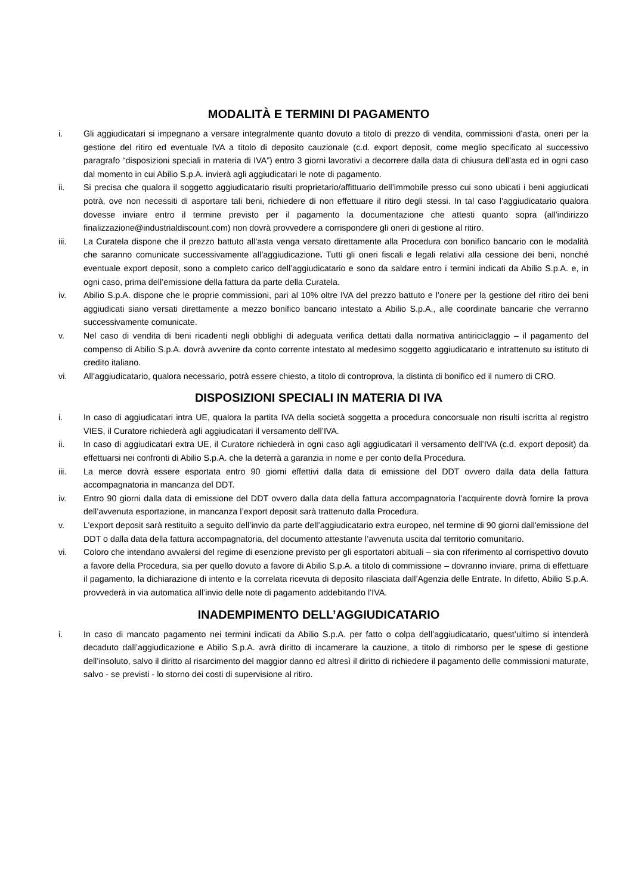MODALITÀ E TERMINI DI PAGAMENTO
i. Gli aggiudicatari si impegnano a versare integralmente quanto dovuto a titolo di prezzo di vendita, commissioni d’asta, oneri per la gestione del ritiro ed eventuale IVA a titolo di deposito cauzionale (c.d. export deposit, come meglio specificato al successivo paragrafo “disposizioni speciali in materia di IVA”) entro 3 giorni lavorativi a decorrere dalla data di chiusura dell’asta ed in ogni caso dal momento in cui Abilio S.p.A. invierà agli aggiudicatari le note di pagamento.
ii. Si precisa che qualora il soggetto aggiudicatario risulti proprietario/affittuario dell’immobile presso cui sono ubicati i beni aggiudicati potrà, ove non necessiti di asportare tali beni, richiedere di non effettuare il ritiro degli stessi. In tal caso l’aggiudicatario qualora dovesse inviare entro il termine previsto per il pagamento la documentazione che attesti quanto sopra (all'indirizzo finalizzazione@industrialdiscount.com) non dovrà provvedere a corrispondere gli oneri di gestione al ritiro.
iii. La Curatela dispone che il prezzo battuto all'asta venga versato direttamente alla Procedura con bonifico bancario con le modalità che saranno comunicate successivamente all’aggiudicazione. Tutti gli oneri fiscali e legali relativi alla cessione dei beni, nonché eventuale export deposit, sono a completo carico dell’aggiudicatario e sono da saldare entro i termini indicati da Abilio S.p.A. e, in ogni caso, prima dell’emissione della fattura da parte della Curatela.
iv. Abilio S.p.A. dispone che le proprie commissioni, pari al 10% oltre IVA del prezzo battuto e l’onere per la gestione del ritiro dei beni aggiudicati siano versati direttamente a mezzo bonifico bancario intestato a Abilio S.p.A., alle coordinate bancarie che verranno successivamente comunicate.
v. Nel caso di vendita di beni ricadenti negli obblighi di adeguata verifica dettati dalla normativa antiriciclaggio – il pagamento del compenso di Abilio S.p.A. dovrà avvenire da conto corrente intestato al medesimo soggetto aggiudicatario e intrattenuto su istituto di credito italiano.
vi. All’aggiudicatario, qualora necessario, potrà essere chiesto, a titolo di controprova, la distinta di bonifico ed il numero di CRO.
DISPOSIZIONI SPECIALI IN MATERIA DI IVA
i. In caso di aggiudicatari intra UE, qualora la partita IVA della società soggetta a procedura concorsuale non risulti iscritta al registro VIES, il Curatore richiederà agli aggiudicatari il versamento dell’IVA.
ii. In caso di aggiudicatari extra UE, il Curatore richiederà in ogni caso agli aggiudicatari il versamento dell’IVA (c.d. export deposit) da effettuarsi nei confronti di Abilio S.p.A. che la deterrà a garanzia in nome e per conto della Procedura.
iii. La merce dovrà essere esportata entro 90 giorni effettivi dalla data di emissione del DDT ovvero dalla data della fattura accompagnatoria in mancanza del DDT.
iv. Entro 90 giorni dalla data di emissione del DDT ovvero dalla data della fattura accompagnatoria l’acquirente dovrà fornire la prova dell’avvenuta esportazione, in mancanza l’export deposit sarà trattenuto dalla Procedura.
v. L’export deposit sarà restituito a seguito dell’invio da parte dell’aggiudicatario extra europeo, nel termine di 90 giorni dall'emissione del DDT o dalla data della fattura accompagnatoria, del documento attestante l’avvenuta uscita dal territorio comunitario.
vi. Coloro che intendano avvalersi del regime di esenzione previsto per gli esportatori abituali – sia con riferimento al corrispettivo dovuto a favore della Procedura, sia per quello dovuto a favore di Abilio S.p.A. a titolo di commissione – dovranno inviare, prima di effettuare il pagamento, la dichiarazione di intento e la correlata ricevuta di deposito rilasciata dall’Agenzia delle Entrate. In difetto, Abilio S.p.A. provvederà in via automatica all’invio delle note di pagamento addebitando l’IVA.
INADEMPIMENTO DELL’AGGIUDICATARIO
i. In caso di mancato pagamento nei termini indicati da Abilio S.p.A. per fatto o colpa dell’aggiudicatario, quest’ultimo si intenderà decaduto dall’aggiudicazione e Abilio S.p.A. avrà diritto di incamerare la cauzione, a titolo di rimborso per le spese di gestione dell’insoluto, salvo il diritto al risarcimento del maggior danno ed altresì il diritto di richiedere il pagamento delle commissioni maturate, salvo - se previsti - lo storno dei costi di supervisione al ritiro.